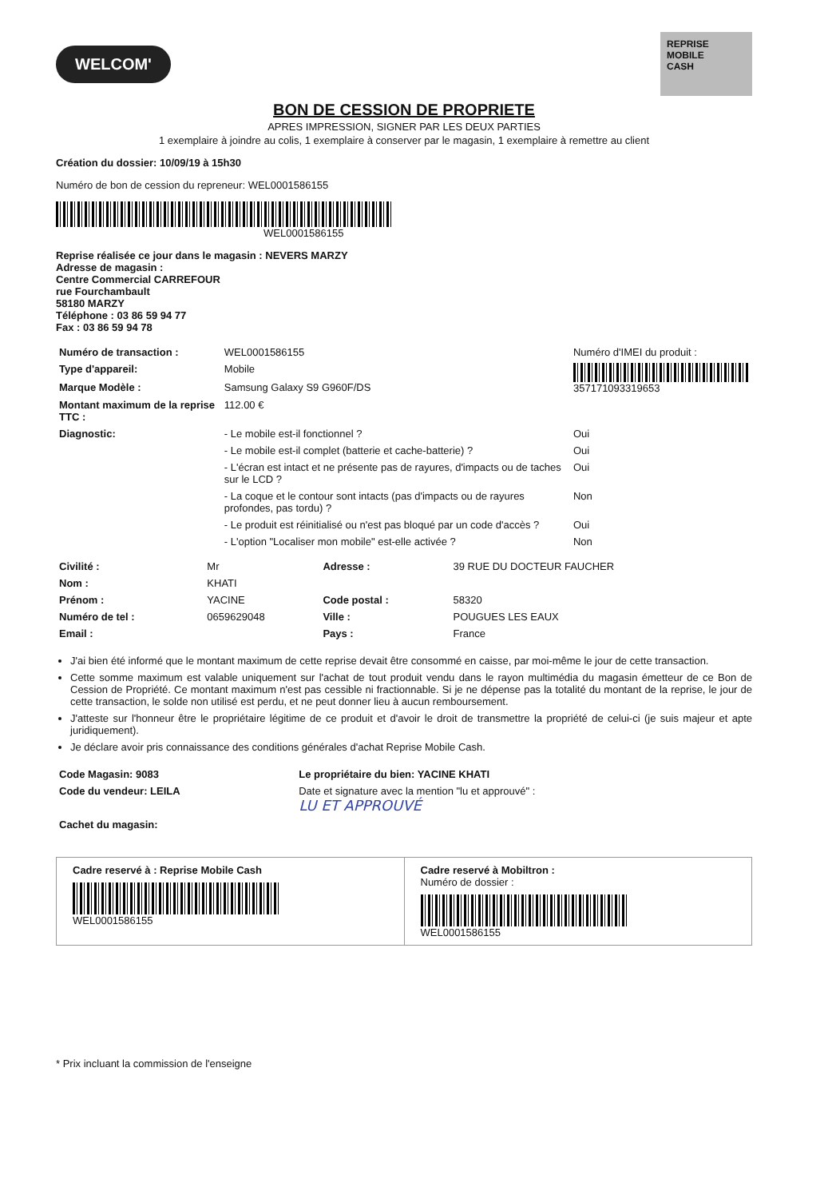WELCOM'
REPRISE
MOBILE
CASH
BON DE CESSION DE PROPRIETE
APRES IMPRESSION, SIGNER PAR LES DEUX PARTIES
1 exemplaire à joindre au colis, 1 exemplaire à conserver par le magasin, 1 exemplaire à remettre au client
Création du dossier: 10/09/19 à 15h30
Numéro de bon de cession du repreneur: WEL0001586155
WEL0001586155
Reprise réalisée ce jour dans le magasin : NEVERS MARZY
Adresse de magasin :
Centre Commercial CARREFOUR
rue Fourchambault
58180 MARZY
Téléphone : 03 86 59 94 77
Fax : 03 86 59 94 78
| Numéro de transaction : | WEL0001586155 | Numéro d'IMEI du produit : | |
| Type d'appareil: | Mobile | 357171093319653 | |
| Marque Modèle : | Samsung Galaxy S9 G960F/DS | | |
| Montant maximum de la reprise TTC : | 112.00 € | | |
| Diagnostic: | - Le mobile est-il fonctionnel ? | | Oui |
| | - Le mobile est-il complet (batterie et cache-batterie) ? | | Oui |
| | - L'écran est intact et ne présente pas de rayures, d'impacts ou de taches sur le LCD ? | | Oui |
| | - La coque et le contour sont intacts (pas d'impacts ou de rayures profondes, pas tordu) ? | | Non |
| | - Le produit est réinitialisé ou n'est pas bloqué par un code d'accès ? | | Oui |
| | - L'option "Localiser mon mobile" est-elle activée ? | | Non |
| Civilité : | Mr | Adresse : | 39 RUE DU DOCTEUR FAUCHER |
| Nom : | KHATI | | |
| Prénom : | YACINE | Code postal : | 58320 |
| Numéro de tel : | 0659629048 | Ville : | POUGUES LES EAUX |
| Email : | | Pays : | France |
J'ai bien été informé que le montant maximum de cette reprise devait être consommé en caisse, par moi-même le jour de cette transaction.
Cette somme maximum est valable uniquement sur l'achat de tout produit vendu dans le rayon multimédia du magasin émetteur de ce Bon de Cession de Propriété. Ce montant maximum n'est pas cessible ni fractionnable. Si je ne dépense pas la totalité du montant de la reprise, le jour de cette transaction, le solde non utilisé est perdu, et ne peut donner lieu à aucun remboursement.
J'atteste sur l'honneur être le propriétaire légitime de ce produit et d'avoir le droit de transmettre la propriété de celui-ci (je suis majeur et apte juridiquement).
Je déclare avoir pris connaissance des conditions générales d'achat Reprise Mobile Cash.
| Code Magasin: 9083 | Le propriétaire du bien: YACINE KHATI |
| --- | --- |
| Code du vendeur: LEILA | Date et signature avec la mention "lu et approuvé" : LU ET APPROUVÉ |
| Cachet du magasin: | |
Cadre reservé à : Reprise Mobile Cash
WEL0001586155
Cadre reservé à Mobiltron :
Numéro de dossier :
WEL0001586155
* Prix incluant la commission de l'enseigne